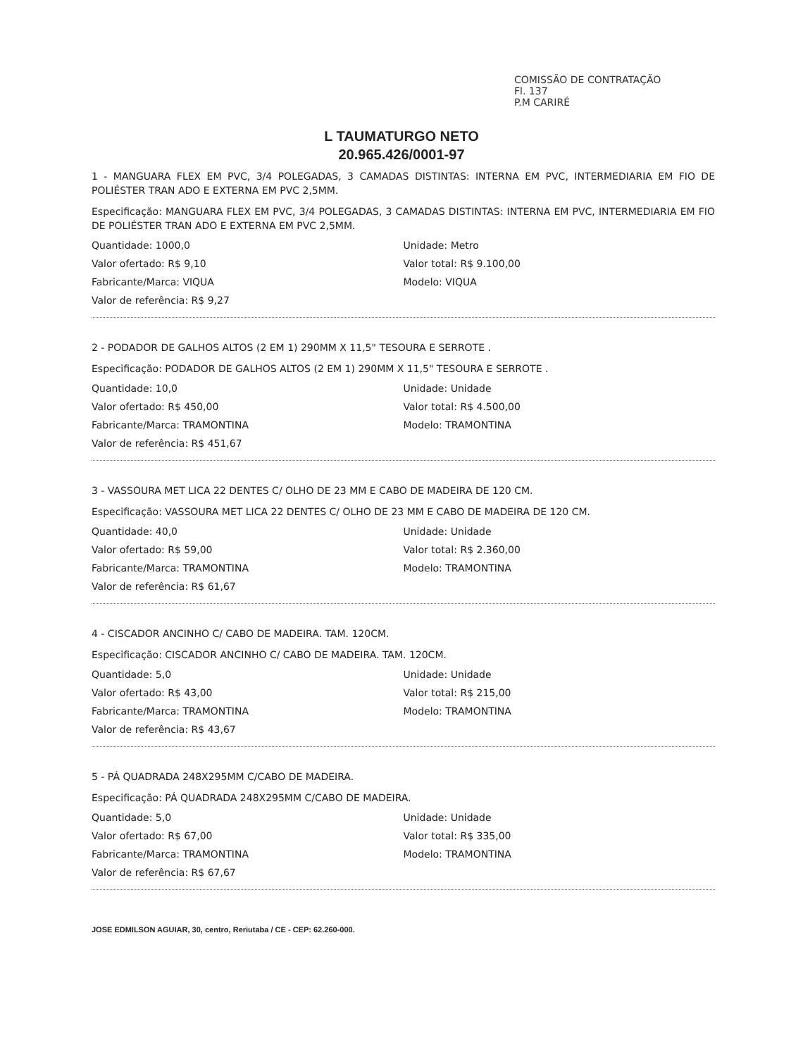COMISSÃO DE CONTRATAÇÃO
Fl. 137
P.M CARIRÉ
L TAUMATURGO NETO
20.965.426/0001-97
1 - MANGUARA FLEX EM PVC, 3/4 POLEGADAS, 3 CAMADAS DISTINTAS: INTERNA EM PVC, INTERMEDIARIA EM FIO DE POLIÉSTER TRAN ADO E EXTERNA EM PVC 2,5MM.
Especificação: MANGUARA FLEX EM PVC, 3/4 POLEGADAS, 3 CAMADAS DISTINTAS: INTERNA EM PVC, INTERMEDIARIA EM FIO DE POLIÉSTER TRAN ADO E EXTERNA EM PVC 2,5MM.
Quantidade: 1000,0 Unidade: Metro
Valor ofertado: R$ 9,10 Valor total: R$ 9.100,00
Fabricante/Marca: VIQUA Modelo: VIQUA
Valor de referência: R$ 9,27
2 - PODADOR DE GALHOS ALTOS (2 EM 1) 290MM X 11,5" TESOURA E SERROTE .
Especificação: PODADOR DE GALHOS ALTOS (2 EM 1) 290MM X 11,5" TESOURA E SERROTE .
Quantidade: 10,0 Unidade: Unidade
Valor ofertado: R$ 450,00 Valor total: R$ 4.500,00
Fabricante/Marca: TRAMONTINA Modelo: TRAMONTINA
Valor de referência: R$ 451,67
3 - VASSOURA MET LICA 22 DENTES C/ OLHO DE 23 MM E CABO DE MADEIRA DE 120 CM.
Especificação: VASSOURA MET LICA 22 DENTES C/ OLHO DE 23 MM E CABO DE MADEIRA DE 120 CM.
Quantidade: 40,0 Unidade: Unidade
Valor ofertado: R$ 59,00 Valor total: R$ 2.360,00
Fabricante/Marca: TRAMONTINA Modelo: TRAMONTINA
Valor de referência: R$ 61,67
4 - CISCADOR ANCINHO C/ CABO DE MADEIRA. TAM. 120CM.
Especificação: CISCADOR ANCINHO C/ CABO DE MADEIRA. TAM. 120CM.
Quantidade: 5,0 Unidade: Unidade
Valor ofertado: R$ 43,00 Valor total: R$ 215,00
Fabricante/Marca: TRAMONTINA Modelo: TRAMONTINA
Valor de referência: R$ 43,67
5 - PÁ QUADRADA 248X295MM C/CABO DE MADEIRA.
Especificação: PÁ QUADRADA 248X295MM C/CABO DE MADEIRA.
Quantidade: 5,0 Unidade: Unidade
Valor ofertado: R$ 67,00 Valor total: R$ 335,00
Fabricante/Marca: TRAMONTINA Modelo: TRAMONTINA
Valor de referência: R$ 67,67
JOSE EDMILSON AGUIAR, 30, centro, Reriutaba / CE - CEP: 62.260-000.